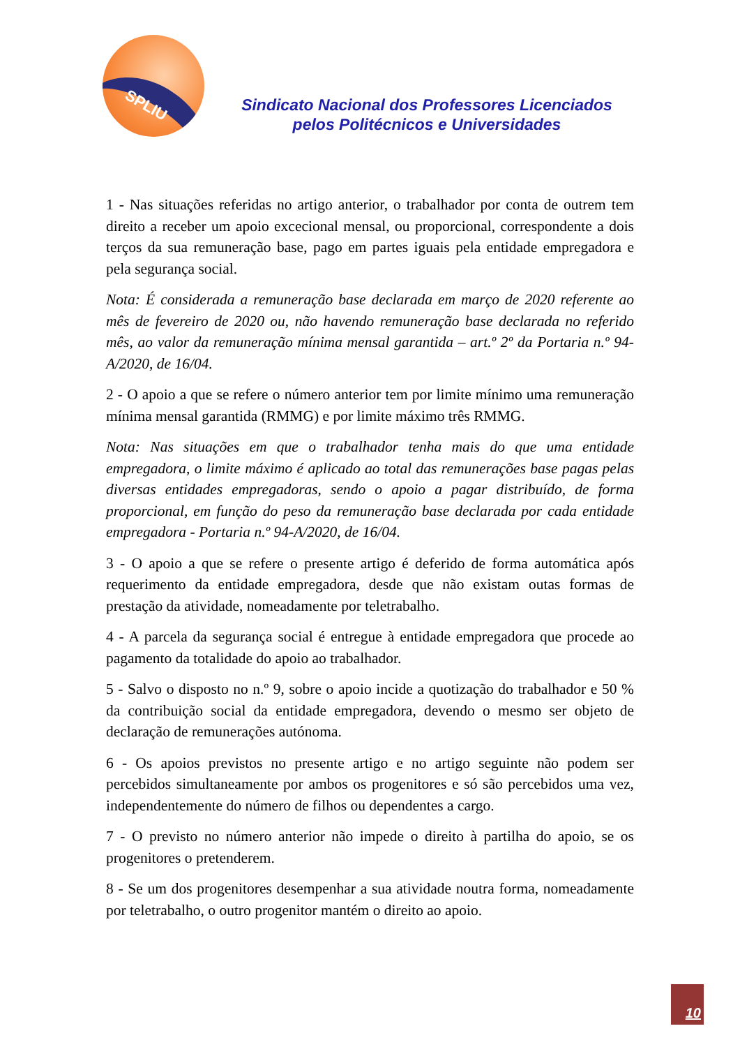SPLIU
Sindicato Nacional dos Professores Licenciados
pelos Politécnicos e Universidades
1 - Nas situações referidas no artigo anterior, o trabalhador por conta de outrem tem direito a receber um apoio excecional mensal, ou proporcional, correspondente a dois terços da sua remuneração base, pago em partes iguais pela entidade empregadora e pela segurança social.
Nota: É considerada a remuneração base declarada em março de 2020 referente ao mês de fevereiro de 2020 ou, não havendo remuneração base declarada no referido mês, ao valor da remuneração mínima mensal garantida – art.º 2º da Portaria n.º 94-A/2020, de 16/04.
2 - O apoio a que se refere o número anterior tem por limite mínimo uma remuneração mínima mensal garantida (RMMG) e por limite máximo três RMMG.
Nota: Nas situações em que o trabalhador tenha mais do que uma entidade empregadora, o limite máximo é aplicado ao total das remunerações base pagas pelas diversas entidades empregadoras, sendo o apoio a pagar distribuído, de forma proporcional, em função do peso da remuneração base declarada por cada entidade empregadora - Portaria n.º 94-A/2020, de 16/04.
3 - O apoio a que se refere o presente artigo é deferido de forma automática após requerimento da entidade empregadora, desde que não existam outas formas de prestação da atividade, nomeadamente por teletrabalho.
4 - A parcela da segurança social é entregue à entidade empregadora que procede ao pagamento da totalidade do apoio ao trabalhador.
5 - Salvo o disposto no n.º 9, sobre o apoio incide a quotização do trabalhador e 50 % da contribuição social da entidade empregadora, devendo o mesmo ser objeto de declaração de remunerações autónoma.
6 - Os apoios previstos no presente artigo e no artigo seguinte não podem ser percebidos simultaneamente por ambos os progenitores e só são percebidos uma vez, independentemente do número de filhos ou dependentes a cargo.
7 - O previsto no número anterior não impede o direito à partilha do apoio, se os progenitores o pretenderem.
8 - Se um dos progenitores desempenhar a sua atividade noutra forma, nomeadamente por teletrabalho, o outro progenitor mantém o direito ao apoio.
10